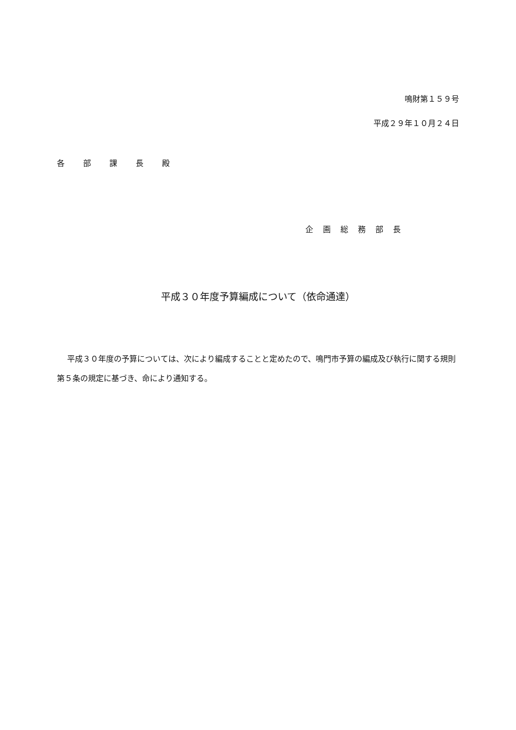鳴財第１５９号
平成２９年１０月２４日
各部課長殿
企画総務部長
平成３０年度予算編成について（依命通達）
平成３０年度の予算については、次により編成することと定めたので、鳴門市予算の編成及び執行に関する規則第５条の規定に基づき、命により通知する。